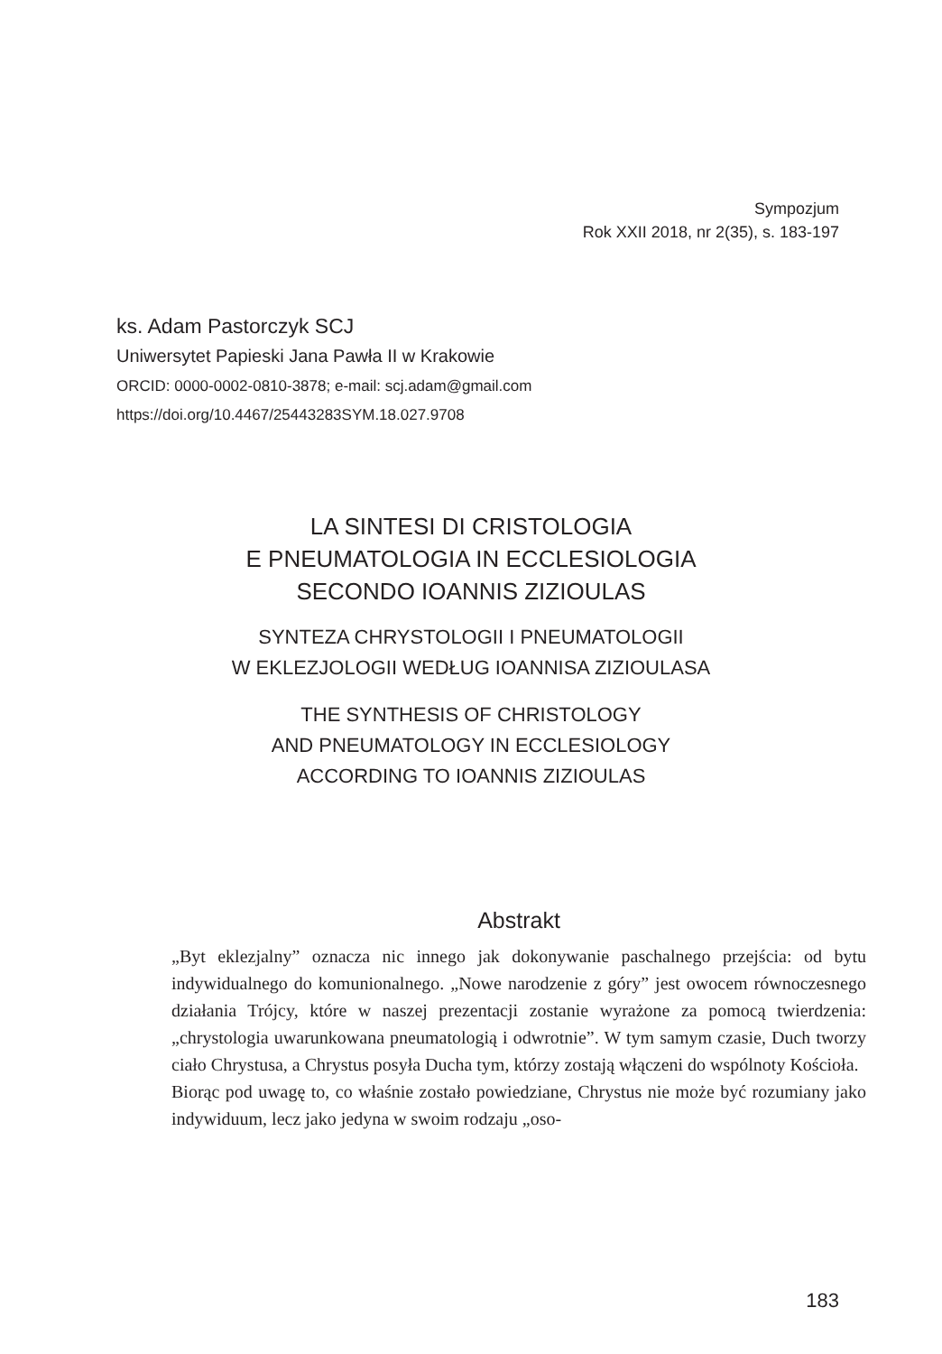Sympozjum
Rok XXII 2018, nr 2(35), s. 183-197
ks. Adam Pastorczyk SCJ
Uniwersytet Papieski Jana Pawła II w Krakowie
ORCID: 0000-0002-0810-3878; e-mail: scj.adam@gmail.com
https://doi.org/10.4467/25443283SYM.18.027.9708
LA SINTESI DI CRISTOLOGIA
E PNEUMATOLOGIA IN ECCLESIOLOGIA
SECONDO IOANNIS ZIZIOULAS
SYNTEZA CHRYSTOLOGII I PNEUMATOLOGII
W EKLEZJOLOGII WEDŁUG IOANNISA ZIZIOULASA
THE SYNTHESIS OF CHRISTOLOGY
AND PNEUMATOLOGY IN ECCLESIOLOGY
ACCORDING TO IOANNIS ZIZIOULAS
Abstrakt
„Byt eklezjalny” oznacza nic innego jak dokonywanie paschalnego przejścia: od bytu indywidualnego do komunionalnego. „Nowe narodzenie z góry” jest owocem równoczesnego działania Trójcy, które w naszej prezentacji zostanie wyrażone za pomocą twierdzenia: „chrystologia uwarunkowana pneumatologią i odwrotnie”. W tym samym czasie, Duch tworzy ciało Chrystusa, a Chrystus posyła Ducha tym, którzy zostają włączeni do wspólnoty Kościoła.
Biorąc pod uwagę to, co właśnie zostało powiedziane, Chrystus nie może być rozumiany jako indywiduum, lecz jako jedyna w swoim rodzaju „oso-
183